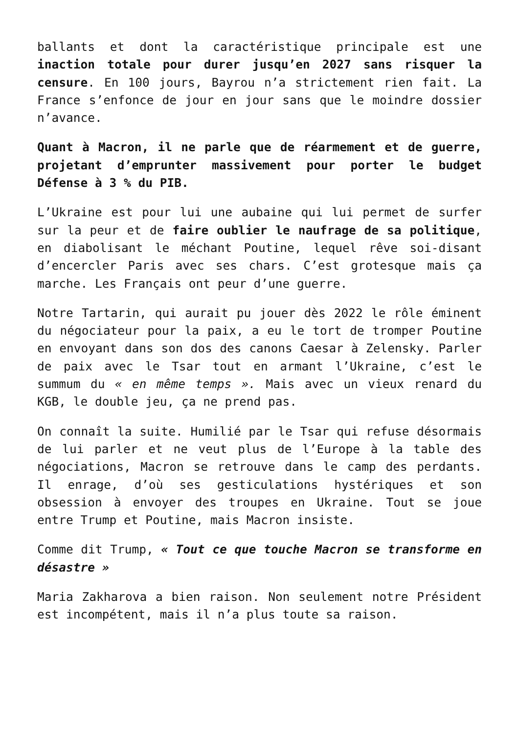ballants et dont la caractéristique principale est une inaction totale pour durer jusqu’en 2027 sans risquer la censure. En 100 jours, Bayrou n’a strictement rien fait. La France s’enfonce de jour en jour sans que le moindre dossier n’avance.
Quant à Macron, il ne parle que de réarmement et de guerre, projetant d’emprunter massivement pour porter le budget Défense à 3 % du PIB.
L’Ukraine est pour lui une aubaine qui lui permet de surfer sur la peur et de faire oublier le naufrage de sa politique, en diabolisant le méchant Poutine, lequel rêve soi-disant d’encercler Paris avec ses chars. C’est grotesque mais ça marche. Les Français ont peur d’une guerre.
Notre Tartarin, qui aurait pu jouer dès 2022 le rôle éminent du négociateur pour la paix, a eu le tort de tromper Poutine en envoyant dans son dos des canons Caesar à Zelensky. Parler de paix avec le Tsar tout en armant l’Ukraine, c’est le summum du « en même temps ». Mais avec un vieux renard du KGB, le double jeu, ça ne prend pas.
On connaît la suite. Humilié par le Tsar qui refuse désormais de lui parler et ne veut plus de l’Europe à la table des négociations, Macron se retrouve dans le camp des perdants. Il enrage, d’où ses gesticulations hystériques et son obsession à envoyer des troupes en Ukraine. Tout se joue entre Trump et Poutine, mais Macron insiste.
Comme dit Trump, « Tout ce que touche Macron se transforme en désastre »
Maria Zakharova a bien raison. Non seulement notre Président est incompétent, mais il n’a plus toute sa raison.